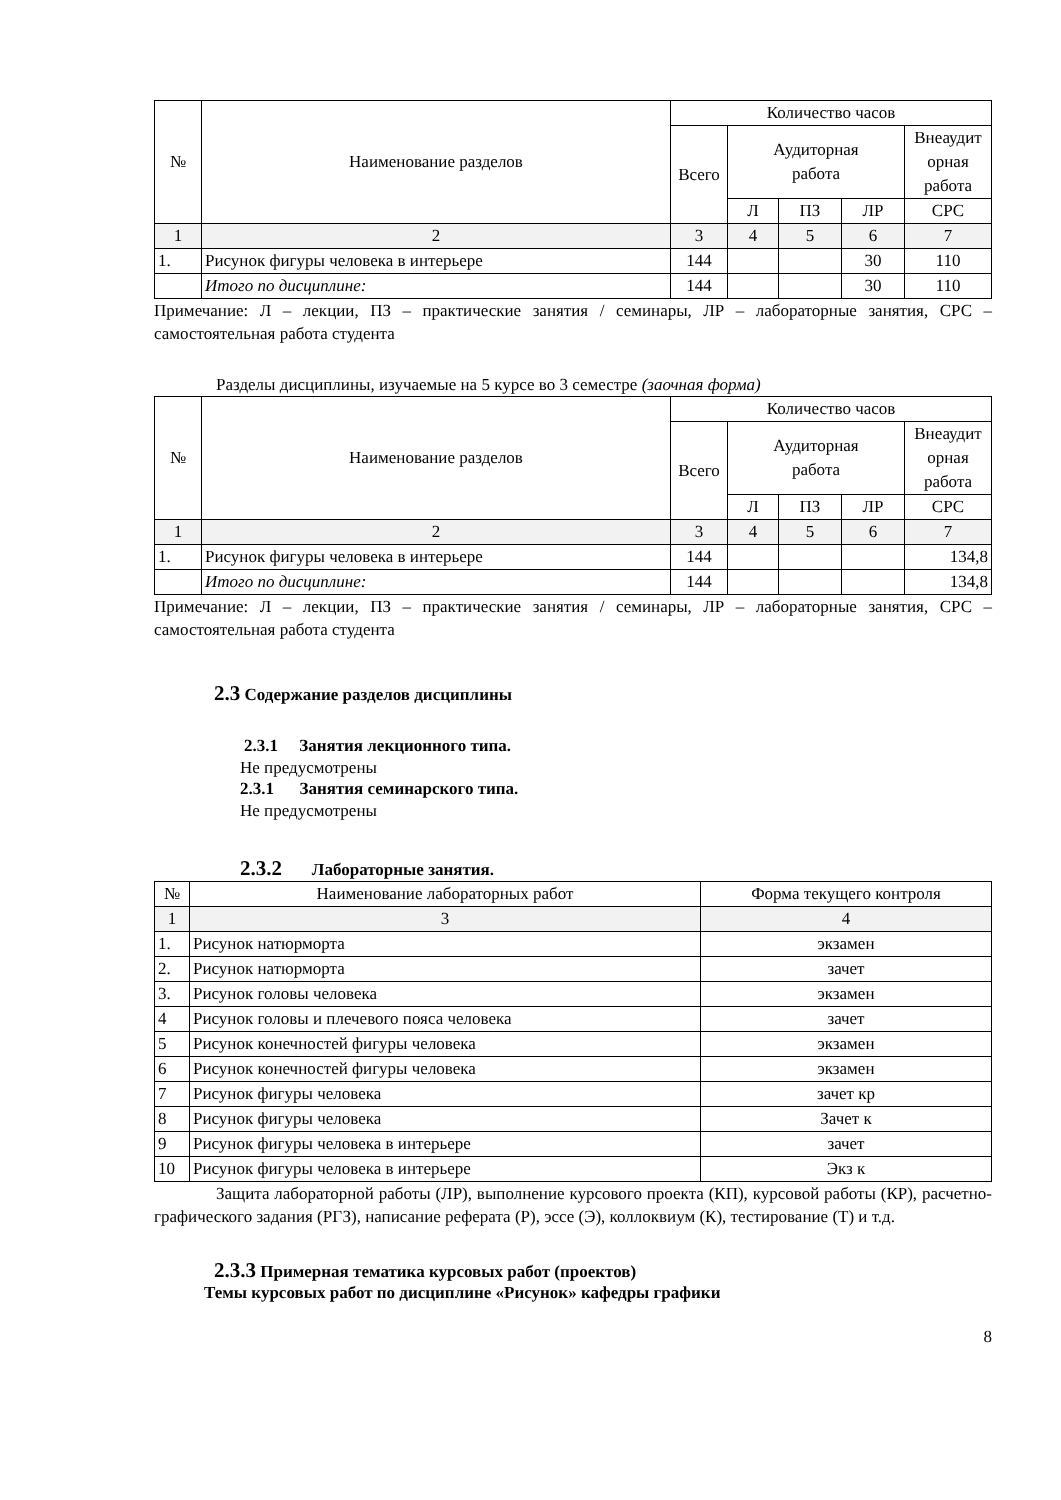| № | Наименование разделов | Количество часов | | | | |
| --- | --- | --- | --- | --- | --- | --- |
| | | Всего | Аудиторная работа | | | Внеаудит орная работа |
| | | | Л | ПЗ | ЛР | СРС |
| 1 | 2 | 3 | 4 | 5 | 6 | 7 |
| 1. | Рисунок фигуры человека в интерьере | 144 | | | 30 | 110 |
| | Итого по дисциплине: | 144 | | | 30 | 110 |
Примечание: Л – лекции, ПЗ – практические занятия / семинары, ЛР – лабораторные занятия, СРС – самостоятельная работа студента
Разделы дисциплины, изучаемые на 5 курсе во 3 семестре (заочная форма)
| № | Наименование разделов | Количество часов | | | | |
| --- | --- | --- | --- | --- | --- | --- |
| | | Всего | Аудиторная работа | | | Внеаудит орная работа |
| | | | Л | ПЗ | ЛР | СРС |
| 1 | 2 | 3 | 4 | 5 | 6 | 7 |
| 1. | Рисунок фигуры человека в интерьере | 144 | | | | 134,8 |
| | Итого по дисциплине: | 144 | | | | 134,8 |
Примечание: Л – лекции, ПЗ – практические занятия / семинары, ЛР – лабораторные занятия, СРС – самостоятельная работа студента
2.3 Содержание разделов дисциплины
2.3.1 Занятия лекционного типа.
Не предусмотрены
2.3.1 Занятия семинарского типа.
Не предусмотрены
2.3.2 Лабораторные занятия.
| № | Наименование лабораторных работ | Форма текущего контроля |
| --- | --- | --- |
| 1 | 3 | 4 |
| 1. | Рисунок натюрморта | экзамен |
| 2. | Рисунок натюрморта | зачет |
| 3. | Рисунок головы человека | экзамен |
| 4 | Рисунок головы и плечевого пояса человека | зачет |
| 5 | Рисунок конечностей фигуры человека | экзамен |
| 6 | Рисунок конечностей фигуры человека | экзамен |
| 7 | Рисунок фигуры человека | зачет кр |
| 8 | Рисунок фигуры человека | Зачет к |
| 9 | Рисунок фигуры человека в интерьере | зачет |
| 10 | Рисунок фигуры человека в интерьере | Экз к |
Защита лабораторной работы (ЛР), выполнение курсового проекта (КП), курсовой работы (КР), расчетно-графического задания (РГЗ), написание реферата (Р), эссе (Э), коллоквиум (К), тестирование (Т) и т.д.
2.3.3 Примерная тематика курсовых работ (проектов)
Темы курсовых работ по дисциплине «Рисунок» кафедры графики
8